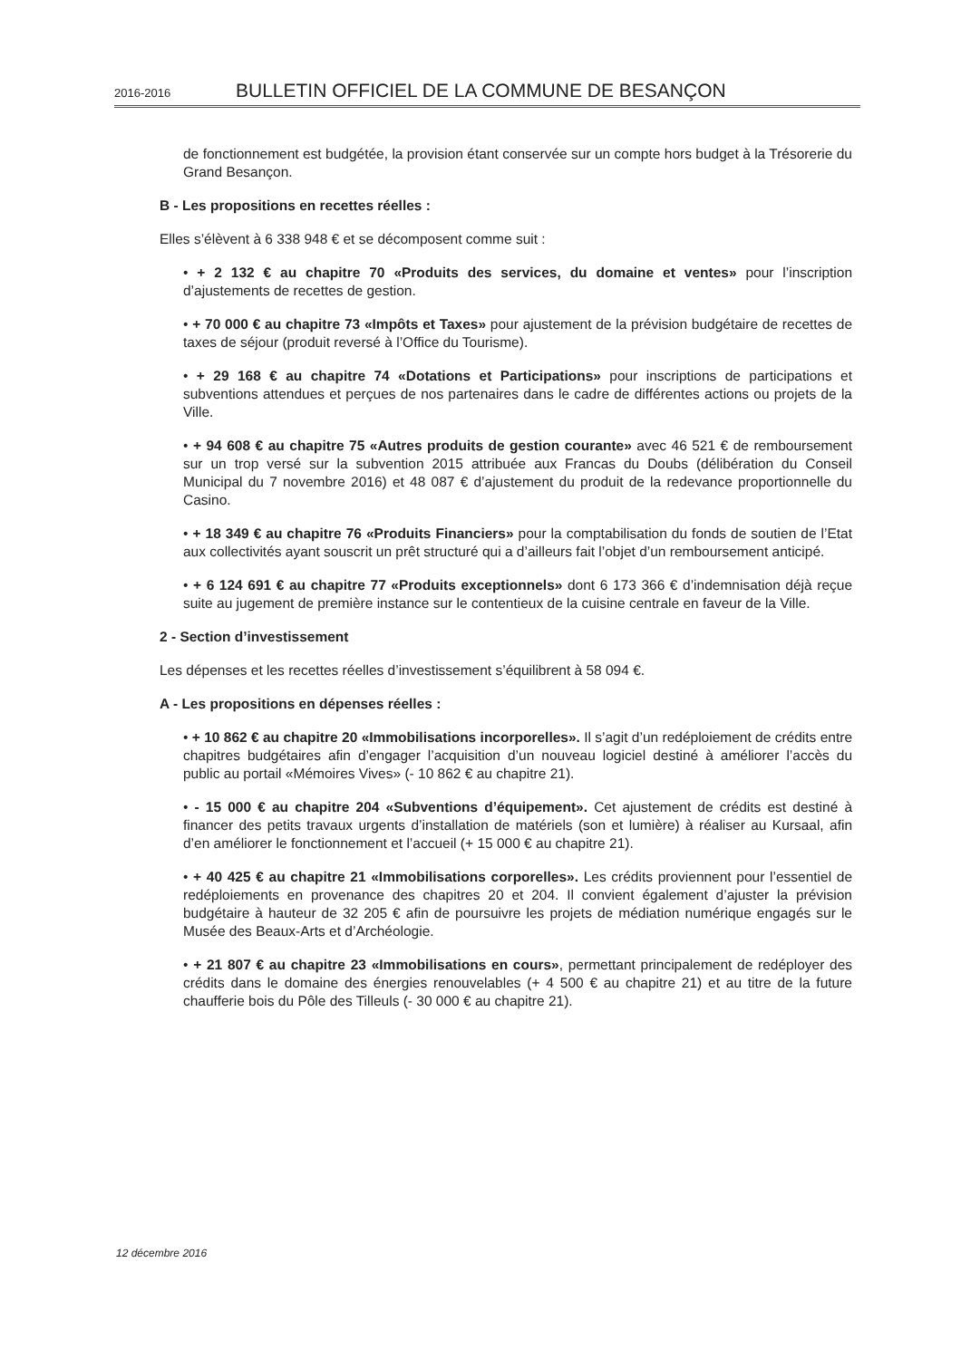2016-2016 BULLETIN OFFICIEL DE LA COMMUNE DE BESANÇON
de fonctionnement est budgétée, la provision étant conservée sur un compte hors budget à la Trésorerie du Grand Besançon.
B - Les propositions en recettes réelles :
Elles s’élèvent à 6 338 948 € et se décomposent comme suit :
• + 2 132 € au chapitre 70 «Produits des services, du domaine et ventes» pour l’inscription d’ajustements de recettes de gestion.
• + 70 000 € au chapitre 73 «Impôts et Taxes» pour ajustement de la prévision budgétaire de recettes de taxes de séjour (produit reversé à l’Office du Tourisme).
• + 29 168 € au chapitre 74 «Dotations et Participations» pour inscriptions de participations et subventions attendues et perçues de nos partenaires dans le cadre de différentes actions ou projets de la Ville.
• + 94 608 € au chapitre 75 «Autres produits de gestion courante» avec 46 521 € de remboursement sur un trop versé sur la subvention 2015 attribuée aux Francas du Doubs (délibération du Conseil Municipal du 7 novembre 2016) et 48 087 € d’ajustement du produit de la redevance proportionnelle du Casino.
• + 18 349 € au chapitre 76 «Produits Financiers» pour la comptabilisation du fonds de soutien de l’Etat aux collectivités ayant souscrit un prêt structuré qui a d’ailleurs fait l’objet d’un remboursement anticipé.
• + 6 124 691 € au chapitre 77 «Produits exceptionnels» dont 6 173 366 € d’indemnisation déjà reçue suite au jugement de première instance sur le contentieux de la cuisine centrale en faveur de la Ville.
2 - Section d’investissement
Les dépenses et les recettes réelles d’investissement s’équilibrent à 58 094 €.
A - Les propositions en dépenses réelles :
• + 10 862 € au chapitre 20 «Immobilisations incorporelles». Il s’agit d’un redéploiement de crédits entre chapitres budgétaires afin d’engager l’acquisition d’un nouveau logiciel destiné à améliorer l’accès du public au portail «Mémoires Vives» (- 10 862 € au chapitre 21).
• - 15 000 € au chapitre 204 «Subventions d’équipement». Cet ajustement de crédits est destiné à financer des petits travaux urgents d’installation de matériels (son et lumière) à réaliser au Kursaal, afin d’en améliorer le fonctionnement et l’accueil (+ 15 000 € au chapitre 21).
• + 40 425 € au chapitre 21 «Immobilisations corporelles». Les crédits proviennent pour l’essentiel de redéploiements en provenance des chapitres 20 et 204. Il convient également d’ajuster la prévision budgétaire à hauteur de 32 205 € afin de poursuivre les projets de médiation numérique engagés sur le Musée des Beaux-Arts et d’Archéologie.
• + 21 807 € au chapitre 23 «Immobilisations en cours», permettant principalement de redéployer des crédits dans le domaine des énergies renouvelables (+ 4 500 € au chapitre 21) et au titre de la future chaufferie bois du Pôle des Tilleuls (- 30 000 € au chapitre 21).
12 décembre 2016